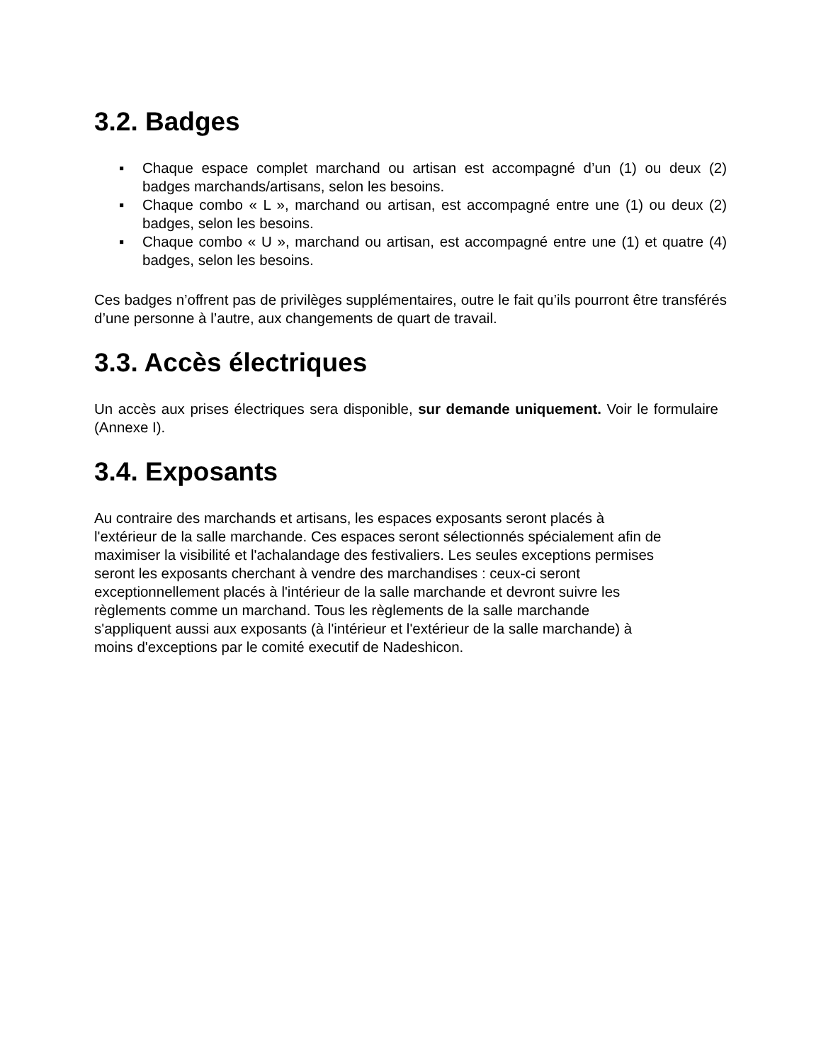3.2. Badges
▪ Chaque espace complet marchand ou artisan est accompagné d’un (1) ou deux (2) badges marchands/artisans, selon les besoins.
▪ Chaque combo « L », marchand ou artisan, est accompagné entre une (1) ou deux (2) badges, selon les besoins.
▪ Chaque combo « U », marchand ou artisan, est accompagné entre une (1) et quatre (4) badges, selon les besoins.
Ces badges n’offrent pas de privilèges supplémentaires, outre le fait qu’ils pourront être transférés d’une personne à l’autre, aux changements de quart de travail.
3.3. Accès électriques
Un accès aux prises électriques sera disponible, sur demande uniquement. Voir le formulaire (Annexe I).
3.4. Exposants
Au contraire des marchands et artisans, les espaces exposants seront placés à
l'extérieur de la salle marchande. Ces espaces seront sélectionnés spécialement afin de
maximiser la visibilité et l'achalandage des festivaliers. Les seules exceptions permises
seront les exposants cherchant à vendre des marchandises : ceux-ci seront
exceptionnellement placés à l'intérieur de la salle marchande et devront suivre les
règlements comme un marchand. Tous les règlements de la salle marchande
s'appliquent aussi aux exposants (à l'intérieur et l'extérieur de la salle marchande) à
moins d'exceptions par le comité executif de Nadeshicon.